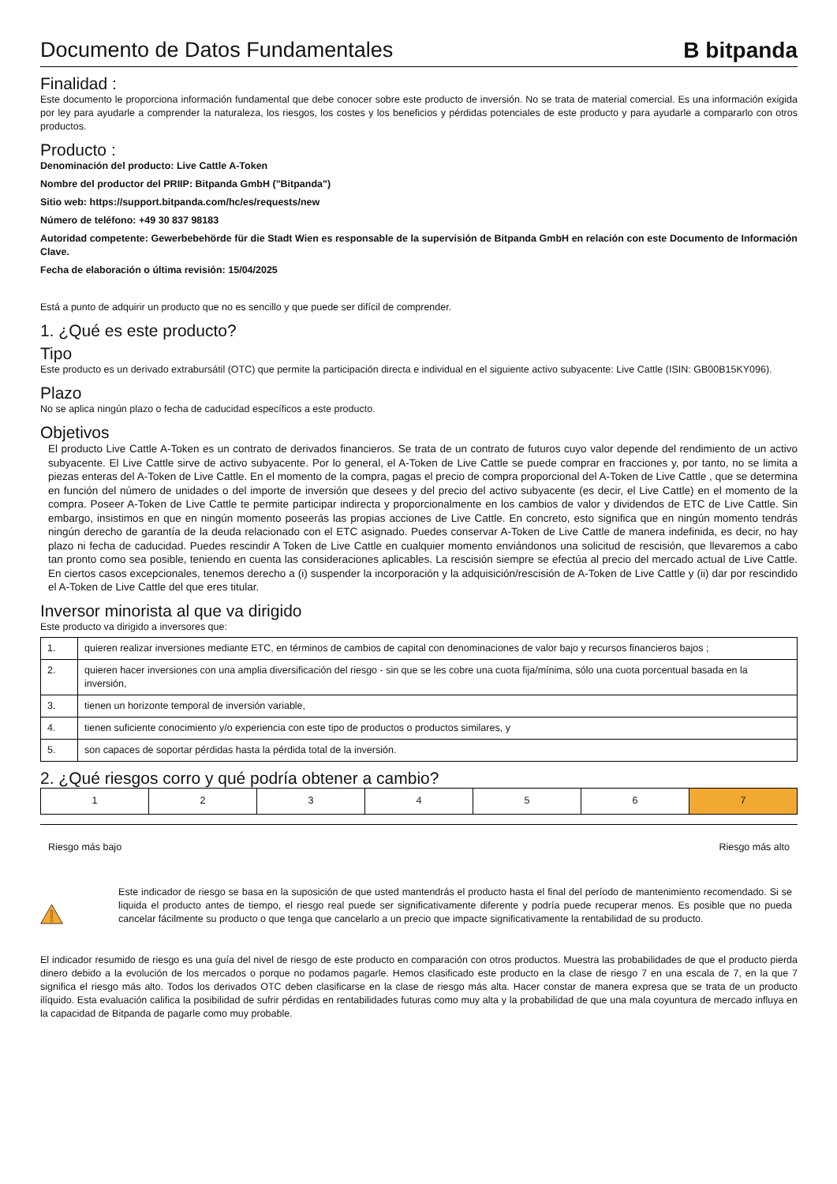Documento de Datos Fundamentales
B bitpanda
Finalidad :
Este documento le proporciona información fundamental que debe conocer sobre este producto de inversión. No se trata de material comercial. Es una información exigida por ley para ayudarle a comprender la naturaleza, los riesgos, los costes y los beneficios y pérdidas potenciales de este producto y para ayudarle a compararlo con otros productos.
Producto :
Denominación del producto: Live Cattle A-Token
Nombre del productor del PRIIP: Bitpanda GmbH ("Bitpanda")
Sitio web: https://support.bitpanda.com/hc/es/requests/new
Número de teléfono: +49 30 837 98183
Autoridad competente: Gewerbebehörde für die Stadt Wien es responsable de la supervisión de Bitpanda GmbH en relación con este Documento de Información Clave.
Fecha de elaboración o última revisión: 15/04/2025
Está a punto de adquirir un producto que no es sencillo y que puede ser difícil de comprender.
1. ¿Qué es este producto?
Tipo
Este producto es un derivado extrabursátil (OTC) que permite la participación directa e individual en el siguiente activo subyacente: Live Cattle (ISIN: GB00B15KY096).
Plazo
No se aplica ningún plazo o fecha de caducidad específicos a este producto.
Objetivos
El producto Live Cattle A-Token es un contrato de derivados financieros. Se trata de un contrato de futuros cuyo valor depende del rendimiento de un activo subyacente. El Live Cattle sirve de activo subyacente. Por lo general, el A-Token de Live Cattle se puede comprar en fracciones y, por tanto, no se limita a piezas enteras del A-Token de Live Cattle. En el momento de la compra, pagas el precio de compra proporcional del A-Token de Live Cattle , que se determina en función del número de unidades o del importe de inversión que desees y del precio del activo subyacente (es decir, el Live Cattle) en el momento de la compra. Poseer A-Token de Live Cattle te permite participar indirecta y proporcionalmente en los cambios de valor y dividendos de ETC de Live Cattle. Sin embargo, insistimos en que en ningún momento poseerás las propias acciones de Live Cattle. En concreto, esto significa que en ningún momento tendrás ningún derecho de garantía de la deuda relacionado con el ETC asignado. Puedes conservar A-Token de Live Cattle de manera indefinida, es decir, no hay plazo ni fecha de caducidad. Puedes rescindir A Token de Live Cattle en cualquier momento enviándonos una solicitud de rescisión, que llevaremos a cabo tan pronto como sea posible, teniendo en cuenta las consideraciones aplicables. La rescisión siempre se efectúa al precio del mercado actual de Live Cattle. En ciertos casos excepcionales, tenemos derecho a (i) suspender la incorporación y la adquisición/rescisión de A-Token de Live Cattle y (ii) dar por rescindido el A-Token de Live Cattle del que eres titular.
Inversor minorista al que va dirigido
Este producto va dirigido a inversores que:
| 1. | quieren realizar inversiones mediante ETC, en términos de cambios de capital con denominaciones de valor bajo y recursos financieros bajos ; |
| 2. | quieren hacer inversiones con una amplia diversificación del riesgo - sin que se les cobre una cuota fija/mínima, sólo una cuota porcentual basada en la inversión, |
| 3. | tienen un horizonte temporal de inversión variable, |
| 4. | tienen suficiente conocimiento y/o experiencia con este tipo de productos o productos similares, y |
| 5. | son capaces de soportar pérdidas hasta la pérdida total de la inversión. |
2. ¿Qué riesgos corro y qué podría obtener a cambio?
| 1 | 2 | 3 | 4 | 5 | 6 | 7 |
Riesgo más bajo Riesgo más alto
Este indicador de riesgo se basa en la suposición de que usted mantendrás el producto hasta el final del período de mantenimiento recomendado. Si se liquida el producto antes de tiempo, el riesgo real puede ser significativamente diferente y podría puede recuperar menos. Es posible que no pueda cancelar fácilmente su producto o que tenga que cancelarlo a un precio que impacte significativamente la rentabilidad de su producto.
El indicador resumido de riesgo es una guía del nivel de riesgo de este producto en comparación con otros productos. Muestra las probabilidades de que el producto pierda dinero debido a la evolución de los mercados o porque no podamos pagarle. Hemos clasificado este producto en la clase de riesgo 7 en una escala de 7, en la que 7 significa el riesgo más alto. Todos los derivados OTC deben clasificarse en la clase de riesgo más alta. Hacer constar de manera expresa que se trata de un producto ilíquido. Esta evaluación califica la posibilidad de sufrir pérdidas en rentabilidades futuras como muy alta y la probabilidad de que una mala coyuntura de mercado influya en la capacidad de Bitpanda de pagarle como muy probable.